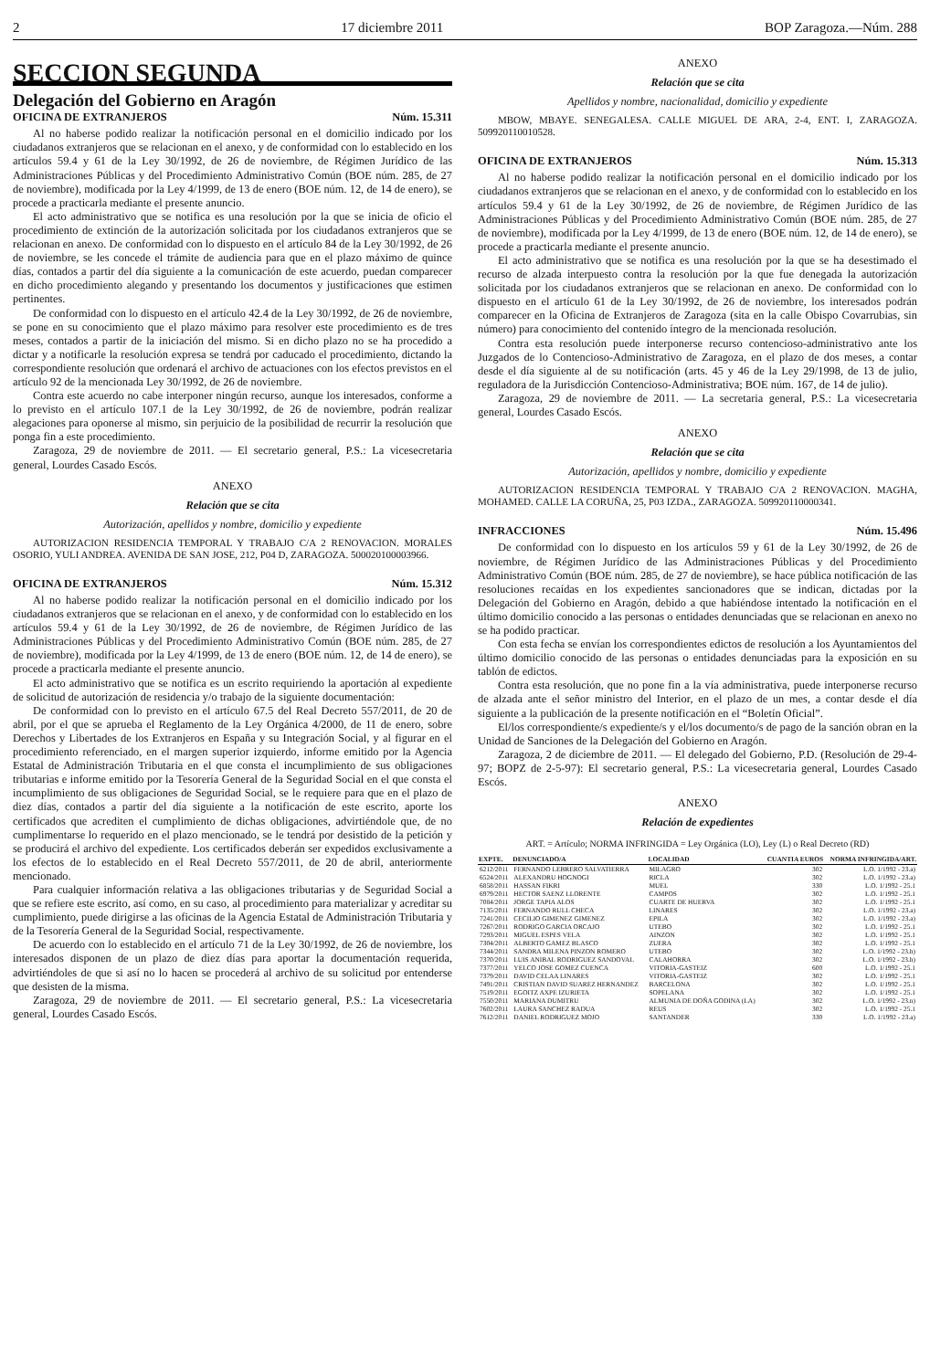2 17 diciembre 2011 BOP Zaragoza.—Núm. 288
SECCION SEGUNDA
Delegación del Gobierno en Aragón
OFICINA DE EXTRANJEROS Núm. 15.311
Al no haberse podido realizar la notificación personal en el domicilio indicado por los ciudadanos extranjeros que se relacionan en el anexo, y de conformidad con lo establecido en los artículos 59.4 y 61 de la Ley 30/1992, de 26 de noviembre, de Régimen Jurídico de las Administraciones Públicas y del Procedimiento Administrativo Común (BOE núm. 285, de 27 de noviembre), modificada por la Ley 4/1999, de 13 de enero (BOE núm. 12, de 14 de enero), se procede a practicarla mediante el presente anuncio.
El acto administrativo que se notifica es una resolución por la que se inicia de oficio el procedimiento de extinción de la autorización solicitada por los ciudadanos extranjeros que se relacionan en anexo. De conformidad con lo dispuesto en el artículo 84 de la Ley 30/1992, de 26 de noviembre, se les concede el trámite de audiencia para que en el plazo máximo de quince días, contados a partir del día siguiente a la comunicación de este acuerdo, puedan comparecer en dicho procedimiento alegando y presentando los documentos y justificaciones que estimen pertinentes.
De conformidad con lo dispuesto en el artículo 42.4 de la Ley 30/1992, de 26 de noviembre, se pone en su conocimiento que el plazo máximo para resolver este procedimiento es de tres meses, contados a partir de la iniciación del mismo. Si en dicho plazo no se ha procedido a dictar y a notificarle la resolución expresa se tendrá por caducado el procedimiento, dictando la correspondiente resolución que ordenará el archivo de actuaciones con los efectos previstos en el artículo 92 de la mencionada Ley 30/1992, de 26 de noviembre.
Contra este acuerdo no cabe interponer ningún recurso, aunque los interesados, conforme a lo previsto en el artículo 107.1 de la Ley 30/1992, de 26 de noviembre, podrán realizar alegaciones para oponerse al mismo, sin perjuicio de la posibilidad de recurrir la resolución que ponga fin a este procedimiento.
Zaragoza, 29 de noviembre de 2011. — El secretario general, P.S.: La vicesecretaria general, Lourdes Casado Escós.
ANEXO
Relación que se cita
Autorización, apellidos y nombre, domicilio y expediente
AUTORIZACION RESIDENCIA TEMPORAL Y TRABAJO C/A 2 RENOVACION. MORALES OSORIO, YULI ANDREA. AVENIDA DE SAN JOSE, 212, P04 D, ZARAGOZA. 500020100003966.
OFICINA DE EXTRANJEROS Núm. 15.312
Al no haberse podido realizar la notificación personal en el domicilio indicado por los ciudadanos extranjeros que se relacionan en el anexo, y de conformidad con lo establecido en los artículos 59.4 y 61 de la Ley 30/1992, de 26 de noviembre, de Régimen Jurídico de las Administraciones Públicas y del Procedimiento Administrativo Común (BOE núm. 285, de 27 de noviembre), modificada por la Ley 4/1999, de 13 de enero (BOE núm. 12, de 14 de enero), se procede a practicarla mediante el presente anuncio.
El acto administrativo que se notifica es un escrito requiriendo la aportación al expediente de solicitud de autorización de residencia y/o trabajo de la siguiente documentación:
De conformidad con lo previsto en el artículo 67.5 del Real Decreto 557/2011, de 20 de abril, por el que se aprueba el Reglamento de la Ley Orgánica 4/2000, de 11 de enero, sobre Derechos y Libertades de los Extranjeros en España y su Integración Social, y al figurar en el procedimiento referenciado, en el margen superior izquierdo, informe emitido por la Agencia Estatal de Administración Tributaria en el que consta el incumplimiento de sus obligaciones tributarias e informe emitido por la Tesorería General de la Seguridad Social en el que consta el incumplimiento de sus obligaciones de Seguridad Social, se le requiere para que en el plazo de diez días, contados a partir del día siguiente a la notificación de este escrito, aporte los certificados que acrediten el cumplimiento de dichas obligaciones, advirtiéndole que, de no cumplimentarse lo requerido en el plazo mencionado, se le tendrá por desistido de la petición y se producirá el archivo del expediente. Los certificados deberán ser expedidos exclusivamente a los efectos de lo establecido en el Real Decreto 557/2011, de 20 de abril, anteriormente mencionado.
Para cualquier información relativa a las obligaciones tributarias y de Seguridad Social a que se refiere este escrito, así como, en su caso, al procedimiento para materializar y acreditar su cumplimiento, puede dirigirse a las oficinas de la Agencia Estatal de Administración Tributaria y de la Tesorería General de la Seguridad Social, respectivamente.
De acuerdo con lo establecido en el artículo 71 de la Ley 30/1992, de 26 de noviembre, los interesados disponen de un plazo de diez días para aportar la documentación requerida, advirtiéndoles de que si así no lo hacen se procederá al archivo de su solicitud por entenderse que desisten de la misma.
Zaragoza, 29 de noviembre de 2011. — El secretario general, P.S.: La vicesecretaria general, Lourdes Casado Escós.
ANEXO
Relación que se cita
Apellidos y nombre, nacionalidad, domicilio y expediente
MBOW, MBAYE. SENEGALESA. CALLE MIGUEL DE ARA, 2-4, ENT. I, ZARAGOZA. 509920110010528.
OFICINA DE EXTRANJEROS Núm. 15.313
Al no haberse podido realizar la notificación personal en el domicilio indicado por los ciudadanos extranjeros que se relacionan en el anexo, y de conformidad con lo establecido en los artículos 59.4 y 61 de la Ley 30/1992, de 26 de noviembre, de Régimen Jurídico de las Administraciones Públicas y del Procedimiento Administrativo Común (BOE núm. 285, de 27 de noviembre), modificada por la Ley 4/1999, de 13 de enero (BOE núm. 12, de 14 de enero), se procede a practicarla mediante el presente anuncio.
El acto administrativo que se notifica es una resolución por la que se ha desestimado el recurso de alzada interpuesto contra la resolución por la que fue denegada la autorización solicitada por los ciudadanos extranjeros que se relacionan en anexo. De conformidad con lo dispuesto en el artículo 61 de la Ley 30/1992, de 26 de noviembre, los interesados podrán comparecer en la Oficina de Extranjeros de Zaragoza (sita en la calle Obispo Covarrubias, sin número) para conocimiento del contenido íntegro de la mencionada resolución.
Contra esta resolución puede interponerse recurso contencioso-administrativo ante los Juzgados de lo Contencioso-Administrativo de Zaragoza, en el plazo de dos meses, a contar desde el día siguiente al de su notificación (arts. 45 y 46 de la Ley 29/1998, de 13 de julio, reguladora de la Jurisdicción Contencioso-Administrativa; BOE núm. 167, de 14 de julio).
Zaragoza, 29 de noviembre de 2011. — La secretaria general, P.S.: La vicesecretaria general, Lourdes Casado Escós.
ANEXO
Relación que se cita
Autorización, apellidos y nombre, domicilio y expediente
AUTORIZACION RESIDENCIA TEMPORAL Y TRABAJO C/A 2 RENOVACION. MAGHA, MOHAMED. CALLE LA CORUÑA, 25, P03 IZDA., ZARAGOZA. 509920110000341.
INFRACCIONES Núm. 15.496
De conformidad con lo dispuesto en los artículos 59 y 61 de la Ley 30/1992, de 26 de noviembre, de Régimen Jurídico de las Administraciones Públicas y del Procedimiento Administrativo Común (BOE núm. 285, de 27 de noviembre), se hace pública notificación de las resoluciones recaídas en los expedientes sancionadores que se indican, dictadas por la Delegación del Gobierno en Aragón, debido a que habiéndose intentado la notificación en el último domicilio conocido a las personas o entidades denunciadas que se relacionan en anexo no se ha podido practicar.
Con esta fecha se envían los correspondientes edictos de resolución a los Ayuntamientos del último domicilio conocido de las personas o entidades denunciadas para la exposición en su tablón de edictos.
Contra esta resolución, que no pone fin a la vía administrativa, puede interponerse recurso de alzada ante el señor ministro del Interior, en el plazo de un mes, a contar desde el día siguiente a la publicación de la presente notificación en el “Boletín Oficial”.
El/los correspondiente/s expediente/s y el/los documento/s de pago de la sanción obran en la Unidad de Sanciones de la Delegación del Gobierno en Aragón.
Zaragoza, 2 de diciembre de 2011. — El delegado del Gobierno, P.D. (Resolución de 29-4-97; BOPZ de 2-5-97): El secretario general, P.S.: La vicesecretaria general, Lourdes Casado Escós.
ANEXO
Relación de expedientes
ART. = Artículo; NORMA INFRINGIDA = Ley Orgánica (LO), Ley (L) o Real Decreto (RD)
| EXPTE. | DENUNCIADO/A | LOCALIDAD | CUANTIA EUROS | NORMA INFRINGIDA/ART. |
| --- | --- | --- | --- | --- |
| 6212/2011 | FERNANDO LEBRERO SALVATIERRA | MILAGRO | 302 | L.O. 1/1992 - 23.a) |
| 6524/2011 | ALEXANDRU HOGNOGI | RICLA | 302 | L.O. 1/1992 - 23.a) |
| 6858/2011 | HASSAN FIKRI | MUEL | 330 | L.O. 1/1992 - 25.1 |
| 6979/2011 | HECTOR SAENZ LLORENTE | CAMPOS | 302 | L.O. 1/1992 - 25.1 |
| 7084/2011 | JORGE TAPIA ALOS | CUARTE DE HUERVA | 302 | L.O. 1/1992 - 25.1 |
| 7135/2011 | FERNANDO RULL CHECA | LINARES | 302 | L.O. 1/1992 - 23.a) |
| 7241/2011 | CECILIO GIMENEZ GIMENEZ | EPILA | 302 | L.O. 1/1992 - 23.a) |
| 7267/2011 | RODRIGO GARCIA ORCAJO | UTEBO | 302 | L.O. 1/1992 - 25.1 |
| 7293/2011 | MIGUEL ESPES VELA | AINZON | 302 | L.O. 1/1992 - 25.1 |
| 7304/2011 | ALBERTO GAMEZ BLASCO | ZUERA | 302 | L.O. 1/1992 - 25.1 |
| 7344/2011 | SANDRA MILENA PINZON ROMERO | UTEBO | 302 | L.O. 1/1992 - 23.h) |
| 7370/2011 | LUIS ANIBAL RODRIGUEZ SANDOVAL | CALAHORRA | 302 | L.O. 1/1992 - 23.h) |
| 7377/2011 | YELCO JOSE GOMEZ CUENCA | VITORIA-GASTEIZ | 600 | L.O. 1/1992 - 25.1 |
| 7379/2011 | DAVID CELAA LINARES | VITORIA-GASTEIZ | 302 | L.O. 1/1992 - 25.1 |
| 7491/2011 | CRISTIAN DAVID SUAREZ HERNANDEZ | BARCELONA | 302 | L.O. 1/1992 - 25.1 |
| 7519/2011 | EGOITZ AXPE IZURIETA | SOPELANA | 302 | L.O. 1/1992 - 25.1 |
| 7550/2011 | MARIANA DUMITRU | ALMUNIA DE DOÑA GODINA (LA) | 302 | L.O. 1/1992 - 23.n) |
| 7602/2011 | LAURA SANCHEZ RADUA | REUS | 302 | L.O. 1/1992 - 25.1 |
| 7612/2011 | DANIEL RODRIGUEZ MOJO | SANTANDER | 330 | L.O. 1/1992 - 23.a) |